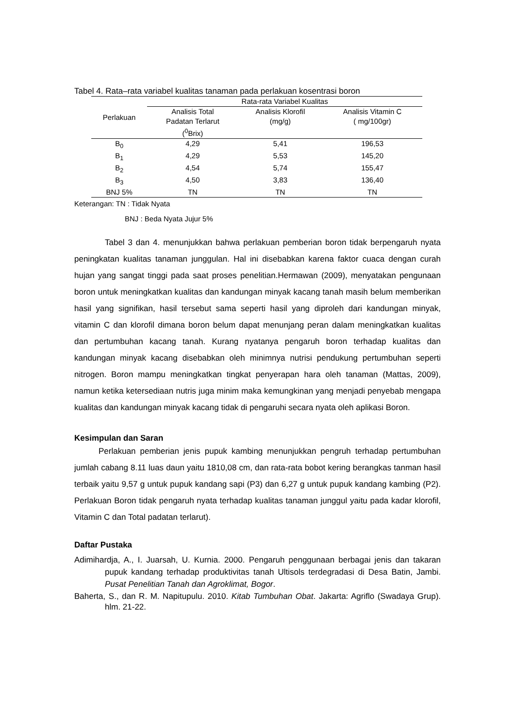Tabel 4. Rata–rata variabel kualitas tanaman pada perlakuan kosentrasi boron
| Perlakuan | Rata-rata Variabel Kualitas | | |
| --- | --- | --- | --- |
| | Analisis Total Padatan Terlarut (<sup>0</sup>Brix) | Analisis Klorofil (mg/g) | Analisis Vitamin C ( mg/100gr) |
| B<sub>0</sub> | 4,29 | 5,41 | 196,53 |
| B<sub>1</sub> | 4,29 | 5,53 | 145,20 |
| B<sub>2</sub> | 4,54 | 5,74 | 155,47 |
| B<sub>3</sub> | 4,50 | 3,83 | 136,40 |
| BNJ 5% | TN | TN | TN |
Keterangan: TN : Tidak Nyata
BNJ : Beda Nyata Jujur 5%
Tabel 3 dan 4. menunjukkan bahwa perlakuan pemberian boron tidak berpengaruh nyata peningkatan kualitas tanaman junggulan. Hal ini disebabkan karena faktor cuaca dengan curah hujan yang sangat tinggi pada saat proses penelitian.Hermawan (2009), menyatakan pengunaan boron untuk meningkatkan kualitas dan kandungan minyak kacang tanah masih belum memberikan hasil yang signifikan, hasil tersebut sama seperti hasil yang diproleh dari kandungan minyak, vitamin C dan klorofil dimana boron belum dapat menunjang peran dalam meningkatkan kualitas dan pertumbuhan kacang tanah. Kurang nyatanya pengaruh boron terhadap kualitas dan kandungan minyak kacang disebabkan oleh minimnya nutrisi pendukung pertumbuhan seperti nitrogen. Boron mampu meningkatkan tingkat penyerapan hara oleh tanaman (Mattas, 2009), namun ketika ketersediaan nutris juga minim maka kemungkinan yang menjadi penyebab mengapa kualitas dan kandungan minyak kacang tidak di pengaruhi secara nyata oleh aplikasi Boron.
Kesimpulan dan Saran
Perlakuan pemberian jenis pupuk kambing menunjukkan pengruh terhadap pertumbuhan jumlah cabang 8.11 luas daun yaitu 1810,08 cm, dan rata-rata bobot kering berangkas tanman hasil terbaik yaitu 9,57 g untuk pupuk kandang sapi (P3) dan 6,27 g untuk pupuk kandang kambing (P2). Perlakuan Boron tidak pengaruh nyata terhadap kualitas tanaman junggul yaitu pada kadar klorofil, Vitamin C dan Total padatan terlarut).
Daftar Pustaka
Adimihardja, A., I. Juarsah, U. Kurnia. 2000. Pengaruh penggunaan berbagai jenis dan takaran pupuk kandang terhadap produktivitas tanah Ultisols terdegradasi di Desa Batin, Jambi. Pusat Penelitian Tanah dan Agroklimat, Bogor.
Baherta, S., dan R. M. Napitupulu. 2010. Kitab Tumbuhan Obat. Jakarta: Agriflo (Swadaya Grup). hlm. 21-22.